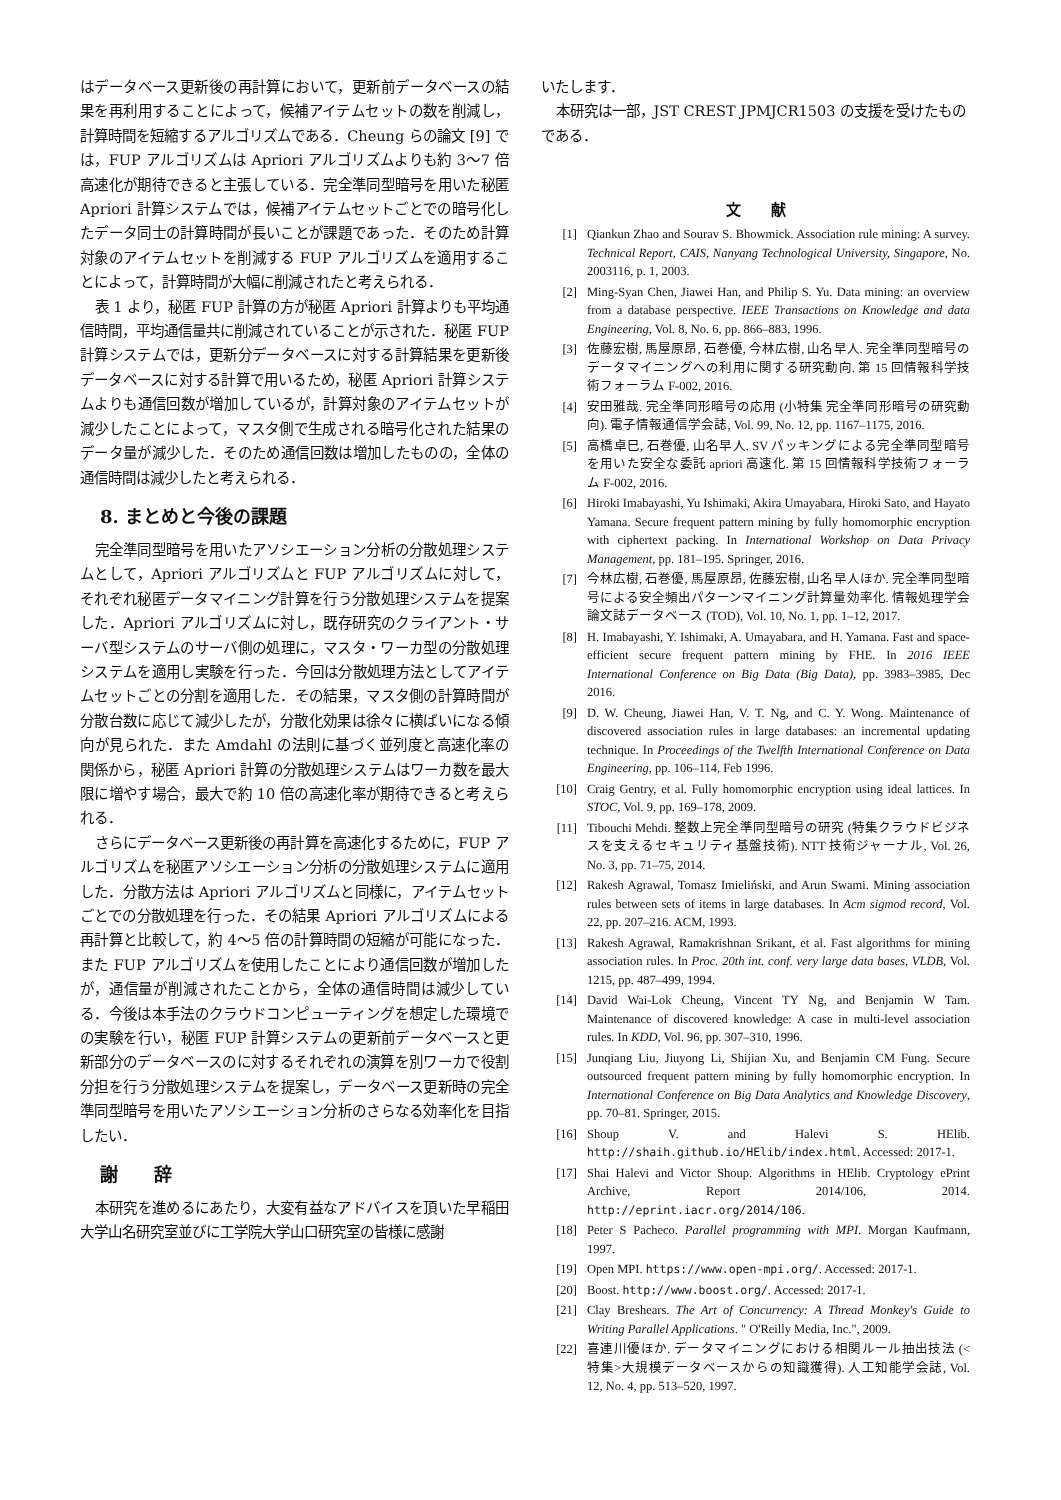はデータベース更新後の再計算において，更新前データベースの結果を再利用することによって，候補アイテムセットの数を削減し，計算時間を短縮するアルゴリズムである．Cheung らの論文 [9] では，FUP アルゴリズムは Apriori アルゴリズムよりも約 3〜7 倍高速化が期待できると主張している．完全準同型暗号を用いた秘匿 Apriori 計算システムでは，候補アイテムセットごとでの暗号化したデータ同士の計算時間が長いことが課題であった．そのため計算対象のアイテムセットを削減する FUP アルゴリズムを適用することによって，計算時間が大幅に削減されたと考えられる．
表 1 より，秘匿 FUP 計算の方が秘匿 Apriori 計算よりも平均通信時間，平均通信量共に削減されていることが示された．秘匿 FUP 計算システムでは，更新分データベースに対する計算結果を更新後データベースに対する計算で用いるため，秘匿 Apriori 計算システムよりも通信回数が増加しているが，計算対象のアイテムセットが減少したことによって，マスタ側で生成される暗号化された結果のデータ量が減少した．そのため通信回数は増加したものの，全体の通信時間は減少したと考えられる．
8. まとめと今後の課題
完全準同型暗号を用いたアソシエーション分析の分散処理システムとして，Apriori アルゴリズムと FUP アルゴリズムに対して，それぞれ秘匿データマイニング計算を行う分散処理システムを提案した．Apriori アルゴリズムに対し，既存研究のクライアント・サーバ型システムのサーバ側の処理に，マスタ・ワーカ型の分散処理システムを適用し実験を行った．今回は分散処理方法としてアイテムセットごとの分割を適用した．その結果，マスタ側の計算時間が分散台数に応じて減少したが，分散化効果は徐々に横ばいになる傾向が見られた．また Amdahl の法則に基づく並列度と高速化率の関係から，秘匿 Apriori 計算の分散処理システムはワーカ数を最大限に増やす場合，最大で約 10 倍の高速化率が期待できると考えられる．
さらにデータベース更新後の再計算を高速化するために，FUP アルゴリズムを秘匿アソシエーション分析の分散処理システムに適用した．分散方法は Apriori アルゴリズムと同様に，アイテムセットごとでの分散処理を行った．その結果 Apriori アルゴリズムによる再計算と比較して，約 4〜5 倍の計算時間の短縮が可能になった．また FUP アルゴリズムを使用したことにより通信回数が増加したが，通信量が削減されたことから，全体の通信時間は減少している．今後は本手法のクラウドコンピューティングを想定した環境での実験を行い，秘匿 FUP 計算システムの更新前データベースと更新部分のデータベースのに対するそれぞれの演算を別ワーカで役割分担を行う分散処理システムを提案し，データベース更新時の完全準同型暗号を用いたアソシエーション分析のさらなる効率化を目指したい．
謝　　辞
本研究を進めるにあたり，大変有益なアドバイスを頂いた早稲田大学山名研究室並びに工学院大学山口研究室の皆様に感謝
いたします．
本研究は一部，JST CREST JPMJCR1503 の支援を受けたものである．
文　　献
[1] Qiankun Zhao and Sourav S. Bhowmick. Association rule mining: A survey. Technical Report, CAIS, Nanyang Technological University, Singapore, No. 2003116, p. 1, 2003.
[2] Ming-Syan Chen, Jiawei Han, and Philip S. Yu. Data mining: an overview from a database perspective. IEEE Transactions on Knowledge and data Engineering, Vol. 8, No. 6, pp. 866–883, 1996.
[3] 佐藤宏樹, 馬屋原昂, 石巻優, 今林広樹, 山名早人. 完全準同型暗号のデータマイニングへの利用に関する研究動向. 第 15 回情報科学技術フォーラム F-002, 2016.
[4] 安田雅哉. 完全準同形暗号の応用 (小特集 完全準同形暗号の研究動向). 電子情報通信学会誌, Vol. 99, No. 12, pp. 1167–1175, 2016.
[5] 高橋卓巳, 石巻優, 山名早人. SV パッキングによる完全準同型暗号を用いた安全な委託 apriori 高速化. 第 15 回情報科学技術フォーラム F-002, 2016.
[6] Hiroki Imabayashi, Yu Ishimaki, Akira Umayabara, Hiroki Sato, and Hayato Yamana. Secure frequent pattern mining by fully homomorphic encryption with ciphertext packing. In International Workshop on Data Privacy Management, pp. 181–195. Springer, 2016.
[7] 今林広樹, 石巻優, 馬屋原昂, 佐藤宏樹, 山名早人ほか. 完全準同型暗号による安全頻出パターンマイニング計算量効率化. 情報処理学会論文誌データベース (TOD), Vol. 10, No. 1, pp. 1–12, 2017.
[8] H. Imabayashi, Y. Ishimaki, A. Umayabara, and H. Yamana. Fast and space-efficient secure frequent pattern mining by FHE. In 2016 IEEE International Conference on Big Data (Big Data), pp. 3983–3985, Dec 2016.
[9] D. W. Cheung, Jiawei Han, V. T. Ng, and C. Y. Wong. Maintenance of discovered association rules in large databases: an incremental updating technique. In Proceedings of the Twelfth International Conference on Data Engineering, pp. 106–114, Feb 1996.
[10] Craig Gentry, et al. Fully homomorphic encryption using ideal lattices. In STOC, Vol. 9, pp. 169–178, 2009.
[11] Tibouchi Mehdi. 整数上完全準同型暗号の研究 (特集クラウドビジネスを支えるセキュリティ基盤技術). NTT 技術ジャーナル, Vol. 26, No. 3, pp. 71–75, 2014.
[12] Rakesh Agrawal, Tomasz Imieliński, and Arun Swami. Mining association rules between sets of items in large databases. In Acm sigmod record, Vol. 22, pp. 207–216. ACM, 1993.
[13] Rakesh Agrawal, Ramakrishnan Srikant, et al. Fast algorithms for mining association rules. In Proc. 20th int. conf. very large data bases, VLDB, Vol. 1215, pp. 487–499, 1994.
[14] David Wai-Lok Cheung, Vincent TY Ng, and Benjamin W Tam. Maintenance of discovered knowledge: A case in multi-level association rules. In KDD, Vol. 96, pp. 307–310, 1996.
[15] Junqiang Liu, Jiuyong Li, Shijian Xu, and Benjamin CM Fung. Secure outsourced frequent pattern mining by fully homomorphic encryption. In International Conference on Big Data Analytics and Knowledge Discovery, pp. 70–81. Springer, 2015.
[16] Shoup V. and Halevi S. HElib. http://shaih.github.io/HElib/index.html. Accessed: 2017-1.
[17] Shai Halevi and Victor Shoup. Algorithms in HElib. Cryptology ePrint Archive, Report 2014/106, 2014. http://eprint.iacr.org/2014/106.
[18] Peter S Pacheco. Parallel programming with MPI. Morgan Kaufmann, 1997.
[19] Open MPI. https://www.open-mpi.org/. Accessed: 2017-1.
[20] Boost. http://www.boost.org/. Accessed: 2017-1.
[21] Clay Breshears. The Art of Concurrency: A Thread Monkey's Guide to Writing Parallel Applications. " O'Reilly Media, Inc.", 2009.
[22] 喜連川優ほか. データマイニングにおける相関ルール抽出技法 (<特集>大規模データベースからの知識獲得). 人工知能学会誌, Vol. 12, No. 4, pp. 513–520, 1997.